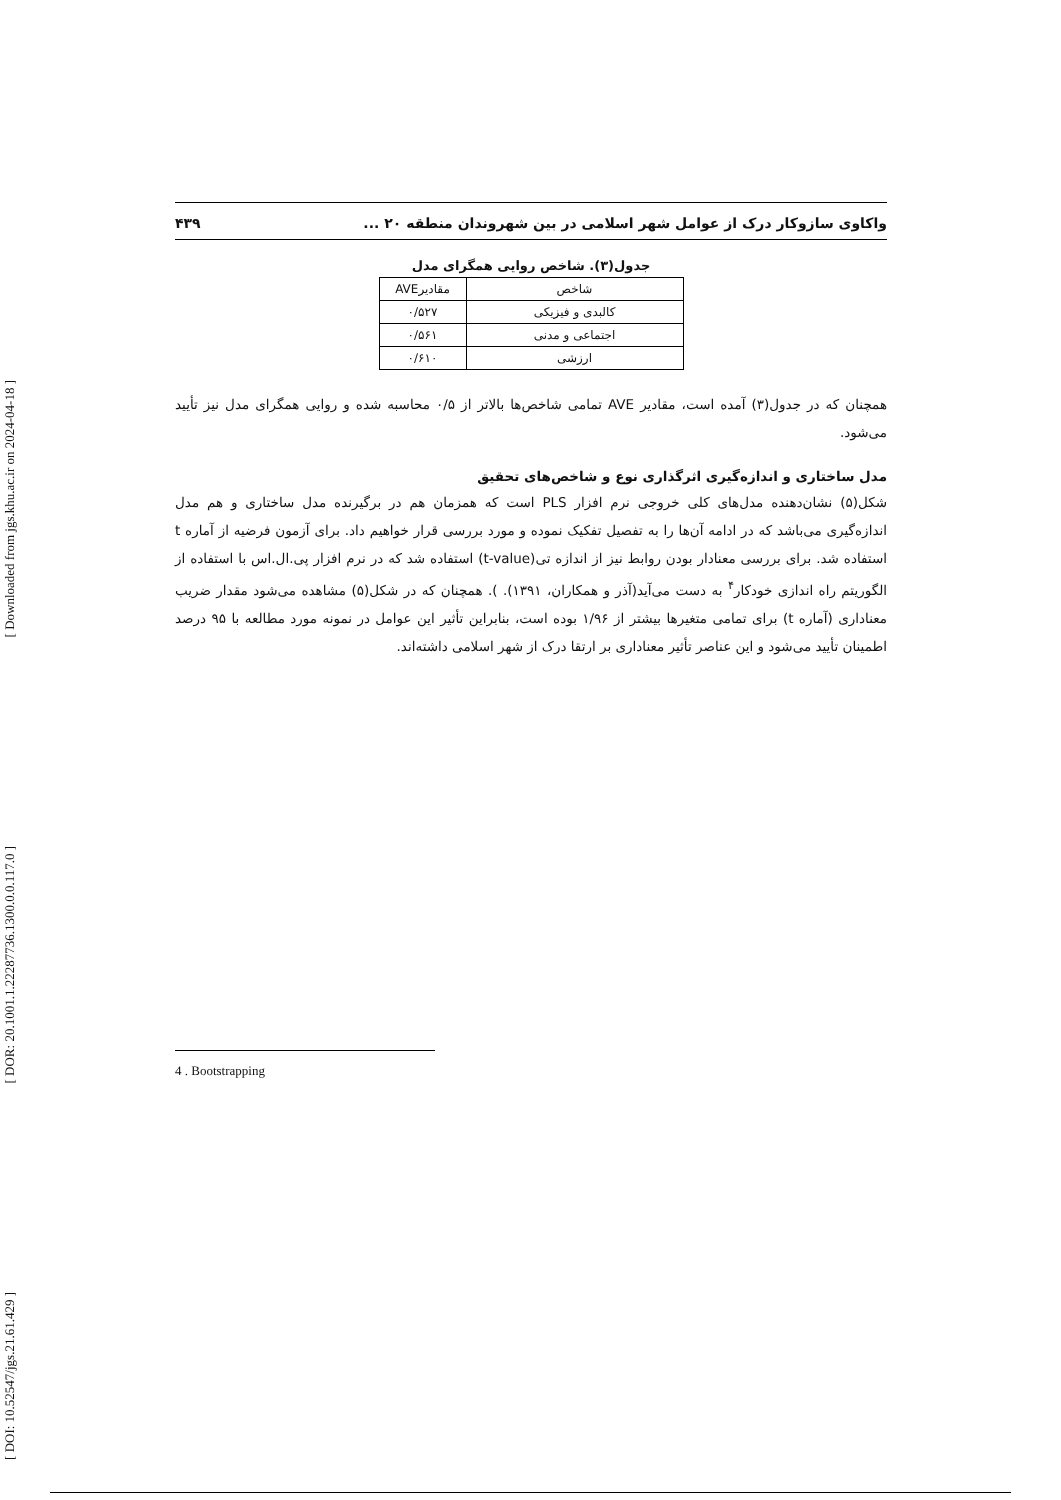[ Downloaded from jgs.khu.ac.ir on 2024-04-18 ]
[ DOR: 20.1001.1.22287736.1300.0.0.117.0 ]
[ DOI: 10.52547/jgs.21.61.429 ]
واکاوی سازوکار درک از عوامل شهر اسلامی در بین شهروندان منطقه ۲۰ ... ۴۳۹
جدول(۳). شاخص روایی همگرای مدل
| شاخص | مقادیرAVE |
| --- | --- |
| کالبدی و فیزیکی | ۰/۵۲۷ |
| اجتماعی و مدنی | ۰/۵۶۱ |
| ارزشی | ۰/۶۱۰ |
همچنان که در جدول(۳) آمده است، مقادیر AVE تمامی شاخص‌ها بالاتر از ۰/۵ محاسبه شده و روایی همگرای مدل نیز تأیید می‌شود.
مدل ساختاری و اندازه‌گیری اثرگذاری نوع و شاخص‌های تحقیق
شکل(۵) نشان‌دهنده مدل‌های کلی خروجی نرم افزار PLS است که همزمان هم در برگیرنده مدل ساختاری و هم مدل اندازه‌گیری می‌باشد که در ادامه آن‌ها را به تفصیل تفکیک نموده و مورد بررسی قرار خواهیم داد. برای آزمون فرضیه از آماره t استفاده شد. برای بررسی معنادار بودن روابط نیز از اندازه تی(t-value) استفاده شد که در نرم افزار پی.ال.اس با استفاده از الگوریتم راه اندازی خودکار<sup>۴</sup> به دست می‌آید(آذر و همکاران، ۱۳۹۱). ). همچنان که در شکل(۵) مشاهده می‌شود مقدار ضریب معناداری (آماره t) برای تمامی متغیرها بیشتر از ۱/۹۶ بوده است، بنابراین تأثیر این عوامل در نمونه مورد مطالعه با ۹۵ درصد اطمینان تأیید می‌شود و این عناصر تأثیر معناداری بر ارتقا درک از شهر اسلامی داشته‌اند.
4 . Bootstrapping